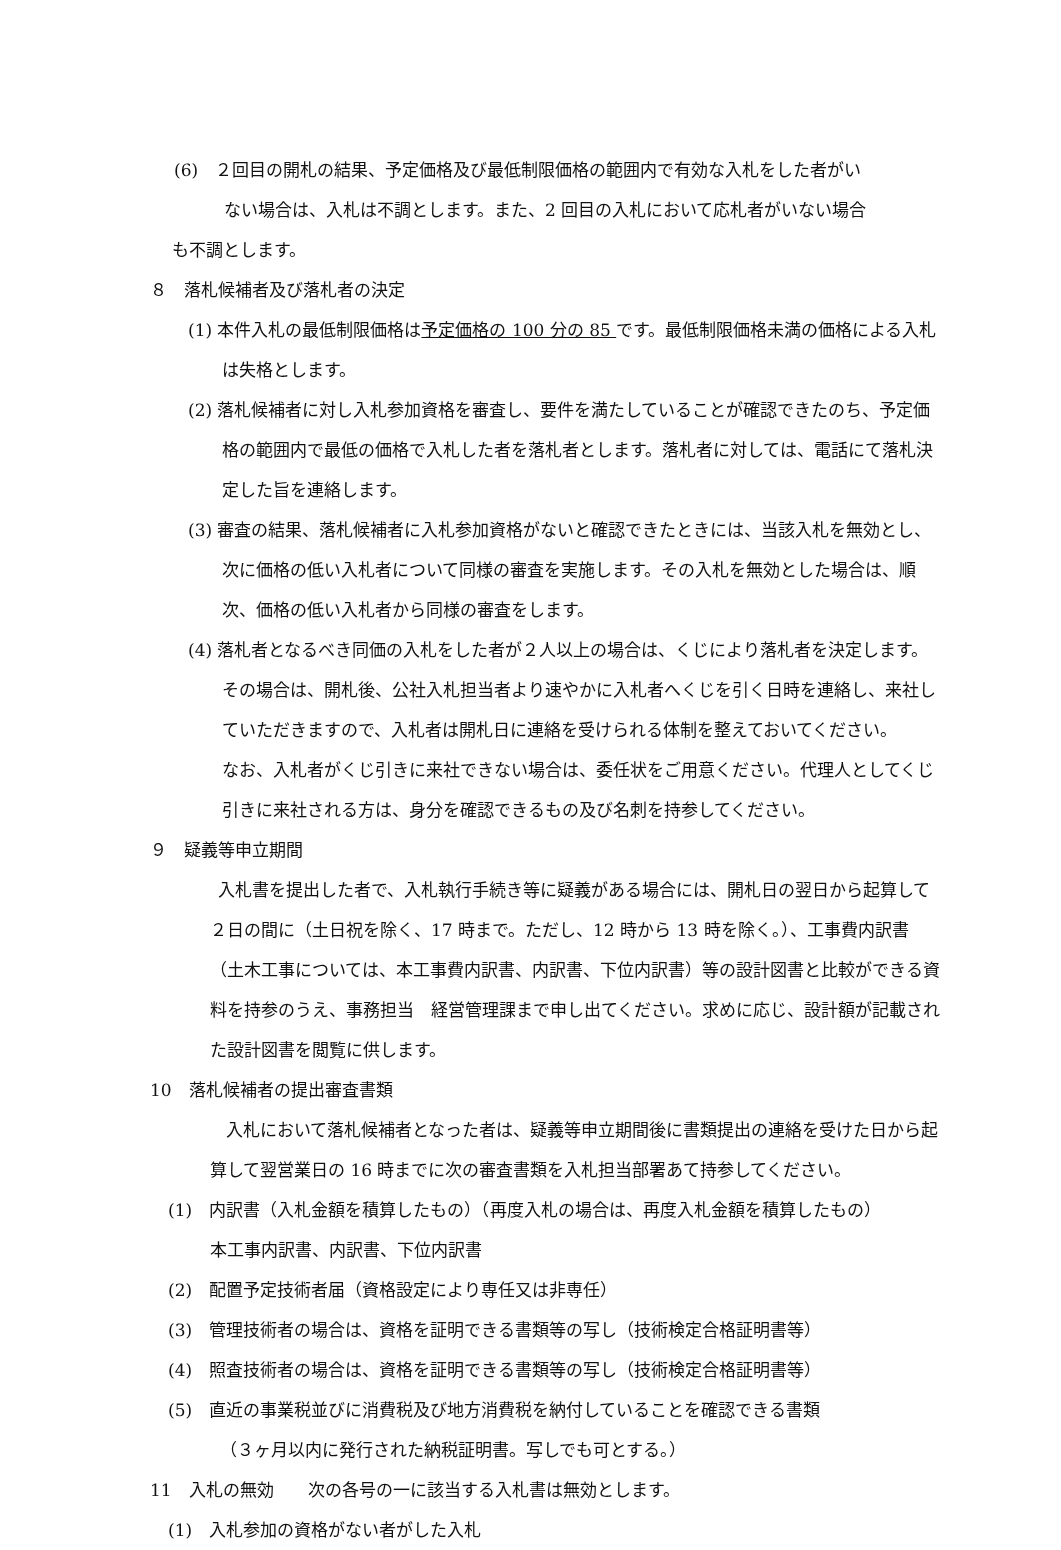(6)　２回目の開札の結果、予定価格及び最低制限価格の範囲内で有効な入札をした者がい
ない場合は、入札は不調とします。また、2 回目の入札において応札者がいない場合
も不調とします。
８　落札候補者及び落札者の決定
(1) 本件入札の最低制限価格は予定価格の 100 分の 85 です。最低制限価格未満の価格による入札は失格とします。
(2) 落札候補者に対し入札参加資格を審査し、要件を満たしていることが確認できたのち、予定価格の範囲内で最低の価格で入札した者を落札者とします。落札者に対しては、電話にて落札決定した旨を連絡します。
(3) 審査の結果、落札候補者に入札参加資格がないと確認できたときには、当該入札を無効とし、次に価格の低い入札者について同様の審査を実施します。その入札を無効とした場合は、順次、価格の低い入札者から同様の審査をします。
(4) 落札者となるべき同価の入札をした者が２人以上の場合は、くじにより落札者を決定します。その場合は、開札後、公社入札担当者より速やかに入札者へくじを引く日時を連絡し、来社していただきますので、入札者は開札日に連絡を受けられる体制を整えておいてください。
なお、入札者がくじ引きに来社できない場合は、委任状をご用意ください。代理人としてくじ引きに来社される方は、身分を確認できるもの及び名刺を持参してください。
９　疑義等申立期間
入札書を提出した者で、入札執行手続き等に疑義がある場合には、開札日の翌日から起算して２日の間に（土日祝を除く、17 時まで。ただし、12 時から 13 時を除く。）、工事費内訳書（土木工事については、本工事費内訳書、内訳書、下位内訳書）等の設計図書と比較ができる資料を持参のうえ、事務担当　経営管理課まで申し出てください。求めに応じ、設計額が記載された設計図書を閲覧に供します。
10　落札候補者の提出審査書類
入札において落札候補者となった者は、疑義等申立期間後に書類提出の連絡を受けた日から起算して翌営業日の 16 時までに次の審査書類を入札担当部署あて持参してください。
(1)　内訳書（入札金額を積算したもの）（再度入札の場合は、再度入札金額を積算したもの）
本工事内訳書、内訳書、下位内訳書
(2)　配置予定技術者届（資格設定により専任又は非専任）
(3)　管理技術者の場合は、資格を証明できる書類等の写し（技術検定合格証明書等）
(4)　照査技術者の場合は、資格を証明できる書類等の写し（技術検定合格証明書等）
(5)　直近の事業税並びに消費税及び地方消費税を納付していることを確認できる書類
（３ヶ月以内に発行された納税証明書。写しでも可とする。）
11　入札の無効　　次の各号の一に該当する入札書は無効とします。
(1)　入札参加の資格がない者がした入札